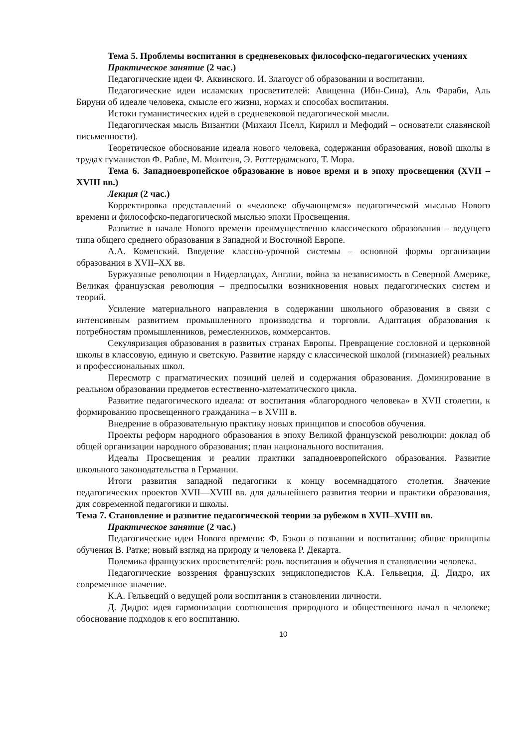Тема 5. Проблемы воспитания в средневековых философско-педагогических учениях
Практическое занятие (2 час.)
Педагогические идеи Ф. Аквинского. И. Златоуст об образовании и воспитании.
Педагогические идеи исламских просветителей: Авиценна (Ибн-Сина), Аль Фараби, Аль Бируни об идеале человека, смысле его жизни, нормах и способах воспитания.
Истоки гуманистических идей в средневековой педагогической мысли.
Педагогическая мысль Византии (Михаил Пселл, Кирилл и Мефодий – основатели славянской письменности).
Теоретическое обоснование идеала нового человека, содержания образования, новой школы в трудах гуманистов Ф. Рабле, М. Монтеня, Э. Роттердамского, Т. Мора.
Тема 6. Западноевропейское образование в новое время и в эпоху просвещения (XVII – XVIII вв.)
Лекция (2 час.)
Корректировка представлений о «человеке обучающемся» педагогической мыслью Нового времени и философско-педагогической мыслью эпохи Просвещения.
Развитие в начале Нового времени преимущественно классического образования – ведущего типа общего среднего образования в Западной и Восточной Европе.
А.А. Коменский. Введение классно-урочной системы – основной формы организации образования в XVII–XX вв.
Буржуазные революции в Нидерландах, Англии, война за независимость в Северной Америке, Великая французская революция – предпосылки возникновения новых педагогических систем и теорий.
Усиление материального направления в содержании школьного образования в связи с интенсивным развитием промышленного производства и торговли. Адаптация образования к потребностям промышленников, ремесленников, коммерсантов.
Секуляризация образования в развитых странах Европы. Превращение сословной и церковной школы в классовую, единую и светскую. Развитие наряду с классической школой (гимназией) реальных и профессиональных школ.
Пересмотр с прагматических позиций целей и содержания образования. Доминирование в реальном образовании предметов естественно-математического цикла.
Развитие педагогического идеала: от воспитания «благородного человека» в XVII столетии, к формированию просвещенного гражданина – в XVIII в.
Внедрение в образовательную практику новых принципов и способов обучения.
Проекты реформ народного образования в эпоху Великой французской революции: доклад об общей организации народного образования; план национального воспитания.
Идеалы Просвещения и реалии практики западноевропейского образования. Развитие школьного законодательства в Германии.
Итоги развития западной педагогики к концу восемнадцатого столетия. Значение педагогических проектов XVII—XVIII вв. для дальнейшего развития теории и практики образования, для современной педагогики и школы.
Тема 7. Становление и развитие педагогической теории за рубежом в XVII–XVIII вв.
Практическое занятие (2 час.)
Педагогические идеи Нового времени: Ф. Бэкон о познании и воспитании; общие принципы обучения В. Ратке; новый взгляд на природу и человека Р. Декарта.
Полемика французских просветителей: роль воспитания и обучения в становлении человека.
Педагогические воззрения французских энциклопедистов К.А. Гельвеция, Д. Дидро, их современное значение.
К.А. Гельвеций о ведущей роли воспитания в становлении личности.
Д. Дидро: идея гармонизации соотношения природного и общественного начал в человеке; обоснование подходов к его воспитанию.
10